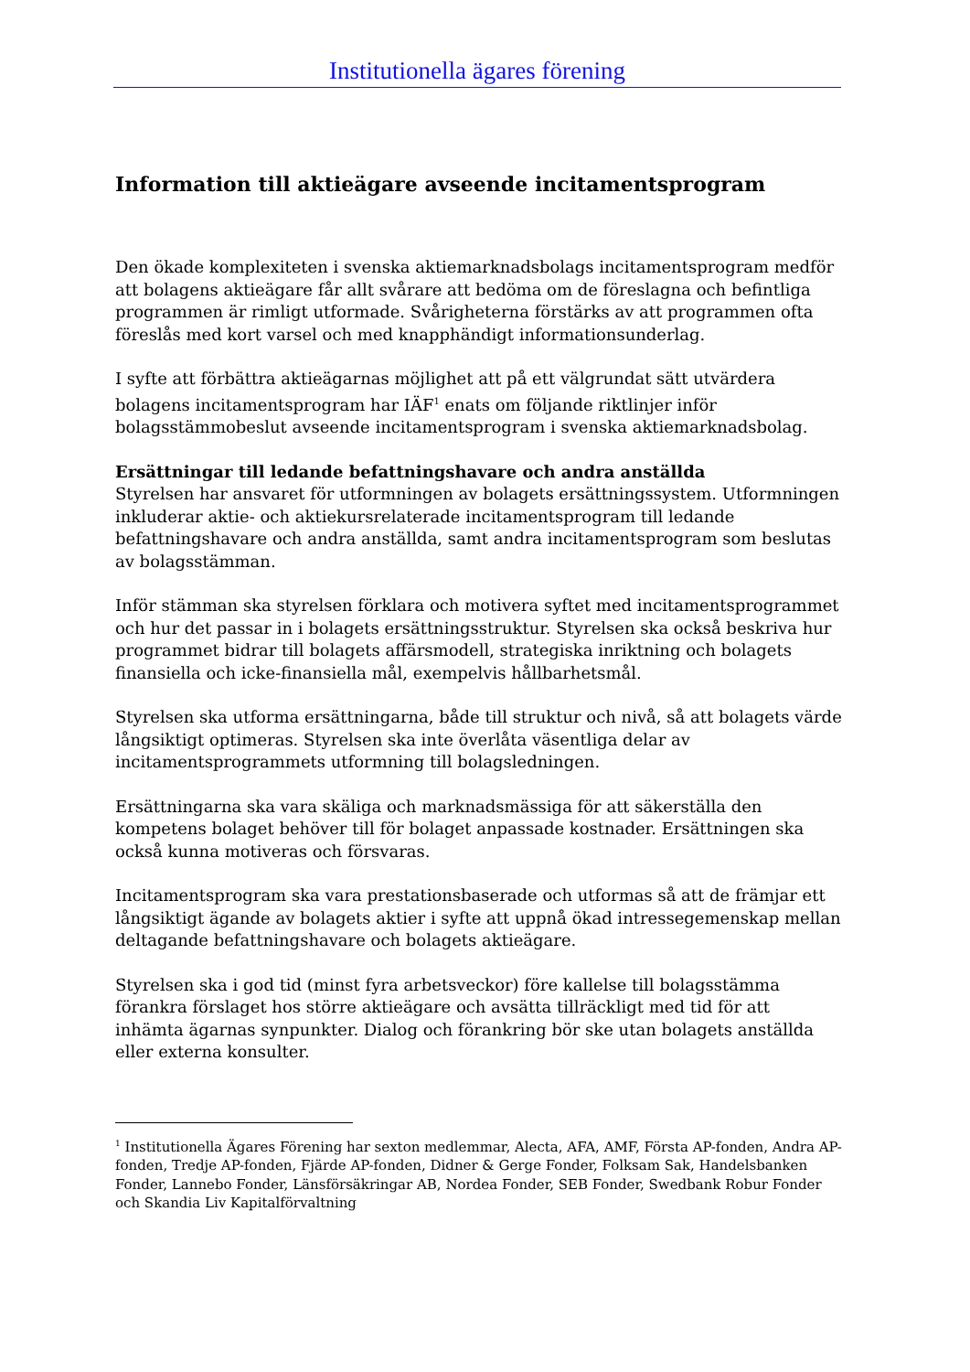Institutionella ägares förening
Information till aktieägare avseende incitamentsprogram
Den ökade komplexiteten i svenska aktiemarknadsbolags incitamentsprogram medför att bolagens aktieägare får allt svårare att bedöma om de föreslagna och befintliga programmen är rimligt utformade. Svårigheterna förstärks av att programmen ofta föreslås med kort varsel och med knapphändigt informationsunderlag.
I syfte att förbättra aktieägarnas möjlighet att på ett välgrundat sätt utvärdera bolagens incitamentsprogram har IÄF<sup>1</sup> enats om följande riktlinjer inför bolagsstämmobeslut avseende incitamentsprogram i svenska aktiemarknadsbolag.
Ersättningar till ledande befattningshavare och andra anställda
Styrelsen har ansvaret för utformningen av bolagets ersättningssystem. Utformningen inkluderar aktie- och aktiekursrelaterade incitamentsprogram till ledande befattningshavare och andra anställda, samt andra incitamentsprogram som beslutas av bolagsstämman.
Inför stämman ska styrelsen förklara och motivera syftet med incitamentsprogrammet och hur det passar in i bolagets ersättningsstruktur. Styrelsen ska också beskriva hur programmet bidrar till bolagets affärsmodell, strategiska inriktning och bolagets finansiella och icke-finansiella mål, exempelvis hållbarhetsmål.
Styrelsen ska utforma ersättningarna, både till struktur och nivå, så att bolagets värde långsiktigt optimeras. Styrelsen ska inte överlåta väsentliga delar av incitamentsprogrammets utformning till bolagsledningen.
Ersättningarna ska vara skäliga och marknadsmässiga för att säkerställa den kompetens bolaget behöver till för bolaget anpassade kostnader. Ersättningen ska också kunna motiveras och försvaras.
Incitamentsprogram ska vara prestationsbaserade och utformas så att de främjar ett långsiktigt ägande av bolagets aktier i syfte att uppnå ökad intressegemenskap mellan deltagande befattningshavare och bolagets aktieägare.
Styrelsen ska i god tid (minst fyra arbetsveckor) före kallelse till bolagsstämma förankra förslaget hos större aktieägare och avsätta tillräckligt med tid för att inhämta ägarnas synpunkter. Dialog och förankring bör ske utan bolagets anställda eller externa konsulter.
<sup>1</sup> Institutionella Ägares Förening har sexton medlemmar, Alecta, AFA, AMF, Första AP-fonden, Andra AP-fonden, Tredje AP-fonden, Fjärde AP-fonden, Didner & Gerge Fonder, Folksam Sak, Handelsbanken Fonder, Lannebo Fonder, Länsförsäkringar AB, Nordea Fonder, SEB Fonder, Swedbank Robur Fonder och Skandia Liv Kapitalförvaltning